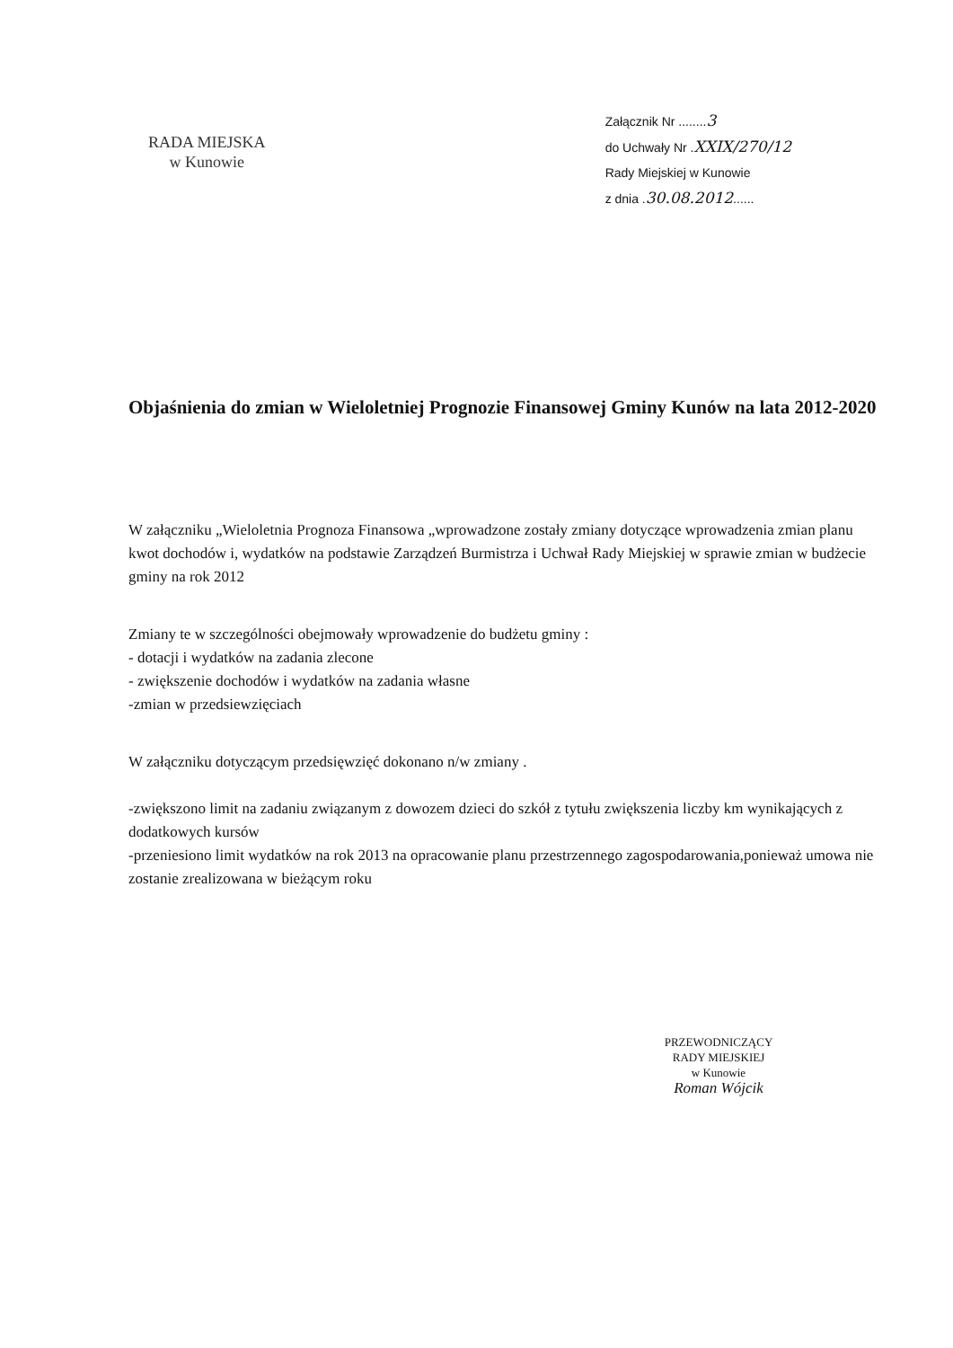RADA MIEJSKA
w Kunowie
Załącznik Nr ........3
do Uchwały Nr .XXIX/270/12
Rady Miejskiej w Kunowie
z dnia .30.08.2012......
Objaśnienia do zmian w Wieloletniej Prognozie Finansowej Gminy Kunów na lata 2012-2020
W załączniku „Wieloletnia Prognoza Finansowa „wprowadzone zostały zmiany dotyczące wprowadzenia zmian planu kwot dochodów i, wydatków na podstawie Zarządzeń Burmistrza i Uchwał Rady Miejskiej w sprawie zmian w budżecie gminy na rok 2012
Zmiany te w szczególności obejmowały wprowadzenie do budżetu gminy :
- dotacji i wydatków na zadania zlecone
- zwiększenie dochodów i wydatków na zadania własne
-zmian w przedsiewzięciach
W załączniku dotyczącym przedsięwzięć dokonano n/w zmiany .
-zwiększono limit na zadaniu związanym z dowozem dzieci do szkół z tytułu zwiększenia liczby km wynikających z dodatkowych kursów
-przeniesiono limit wydatków na rok 2013 na opracowanie planu przestrzennego zagospodarowania,ponieważ umowa nie zostanie zrealizowana w bieżącym roku
PRZEWODNICZĄCY
RADY MIEJSKIEJ
w Kunowie
Roman Wójcik